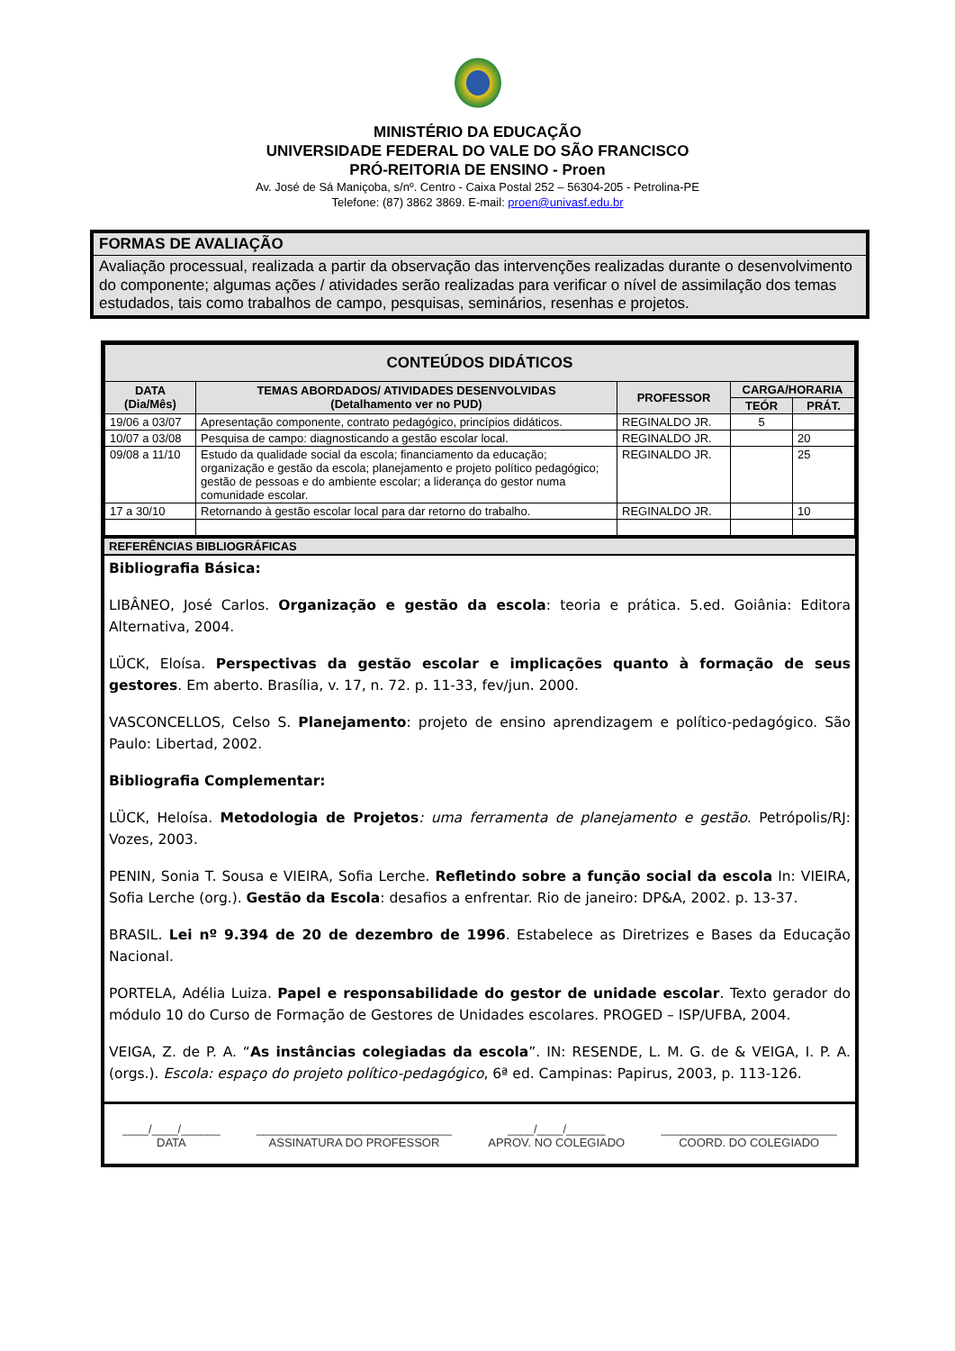MINISTÉRIO DA EDUCAÇÃO
UNIVERSIDADE FEDERAL DO VALE DO SÃO FRANCISCO
PRÓ-REITORIA DE ENSINO - Proen
Av. José de Sá Maniçoba, s/nº. Centro - Caixa Postal 252 – 56304-205 - Petrolina-PE
Telefone: (87) 3862 3869. E-mail: proen@univasf.edu.br
FORMAS DE AVALIAÇÃO
Avaliação processual, realizada a partir da observação das intervenções realizadas durante o desenvolvimento do componente; algumas ações / atividades serão realizadas para verificar o nível de assimilação dos temas estudados, tais como trabalhos de campo, pesquisas, seminários, resenhas e projetos.
| CONTEÚDOS DIDÁTICOS | | | | |
| --- | --- | --- | --- | --- |
| DATA (Dia/Mês) | TEMAS ABORDADOS/ ATIVIDADES DESENVOLVIDAS (Detalhamento ver no PUD) | PROFESSOR | CARGA/HORARIA | |
| | | | TEÓR | PRÁT. |
| 19/06 a 03/07 | Apresentação componente, contrato pedagógico, princípios didáticos. | REGINALDO JR. | 5 | |
| 10/07 a 03/08 | Pesquisa de campo: diagnosticando a gestão escolar local. | REGINALDO JR. | | 20 |
| 09/08 a 11/10 | Estudo da qualidade social da escola; financiamento da educação; organização e gestão da escola; planejamento e projeto político pedagógico; gestão de pessoas e do ambiente escolar; a liderança do gestor numa comunidade escolar. | REGINALDO JR. | | 25 |
| 17 a 30/10 | Retornando à gestão escolar local para dar retorno do trabalho. | REGINALDO JR. | | 10 |
REFERÊNCIAS BIBLIOGRÁFICAS
Bibliografia Básica:
LIBÂNEO, José Carlos. Organização e gestão da escola: teoria e prática. 5.ed. Goiânia: Editora Alternativa, 2004.
LÜCK, Eloísa. Perspectivas da gestão escolar e implicações quanto à formação de seus gestores. Em aberto. Brasília, v. 17, n. 72. p. 11-33, fev/jun. 2000.
VASCONCELLOS, Celso S. Planejamento: projeto de ensino aprendizagem e político-pedagógico. São Paulo: Libertad, 2002.
Bibliografia Complementar:
LÜCK, Heloísa. Metodologia de Projetos: uma ferramenta de planejamento e gestão. Petrópolis/RJ: Vozes, 2003.
PENIN, Sonia T. Sousa e VIEIRA, Sofia Lerche. Refletindo sobre a função social da escola In: VIEIRA, Sofia Lerche (org.). Gestão da Escola: desafios a enfrentar. Rio de janeiro: DP&A, 2002. p. 13-37.
BRASIL. Lei nº 9.394 de 20 de dezembro de 1996. Estabelece as Diretrizes e Bases da Educação Nacional.
PORTELA, Adélia Luiza. Papel e responsabilidade do gestor de unidade escolar. Texto gerador do módulo 10 do Curso de Formação de Gestores de Unidades escolares. PROGED – ISP/UFBA, 2004.
VEIGA, Z. de P. A. “As instâncias colegiadas da escola”. IN: RESENDE, L. M. G. de & VEIGA, I. P. A. (orgs.). Escola: espaço do projeto político-pedagógico, 6ª ed. Campinas: Papirus, 2003, p. 113-126.
____/____/______
DATA
______________________________
ASSINATURA DO PROFESSOR
____/____/______
APROV. NO COLEGIADO
___________________________
COORD. DO COLEGIADO